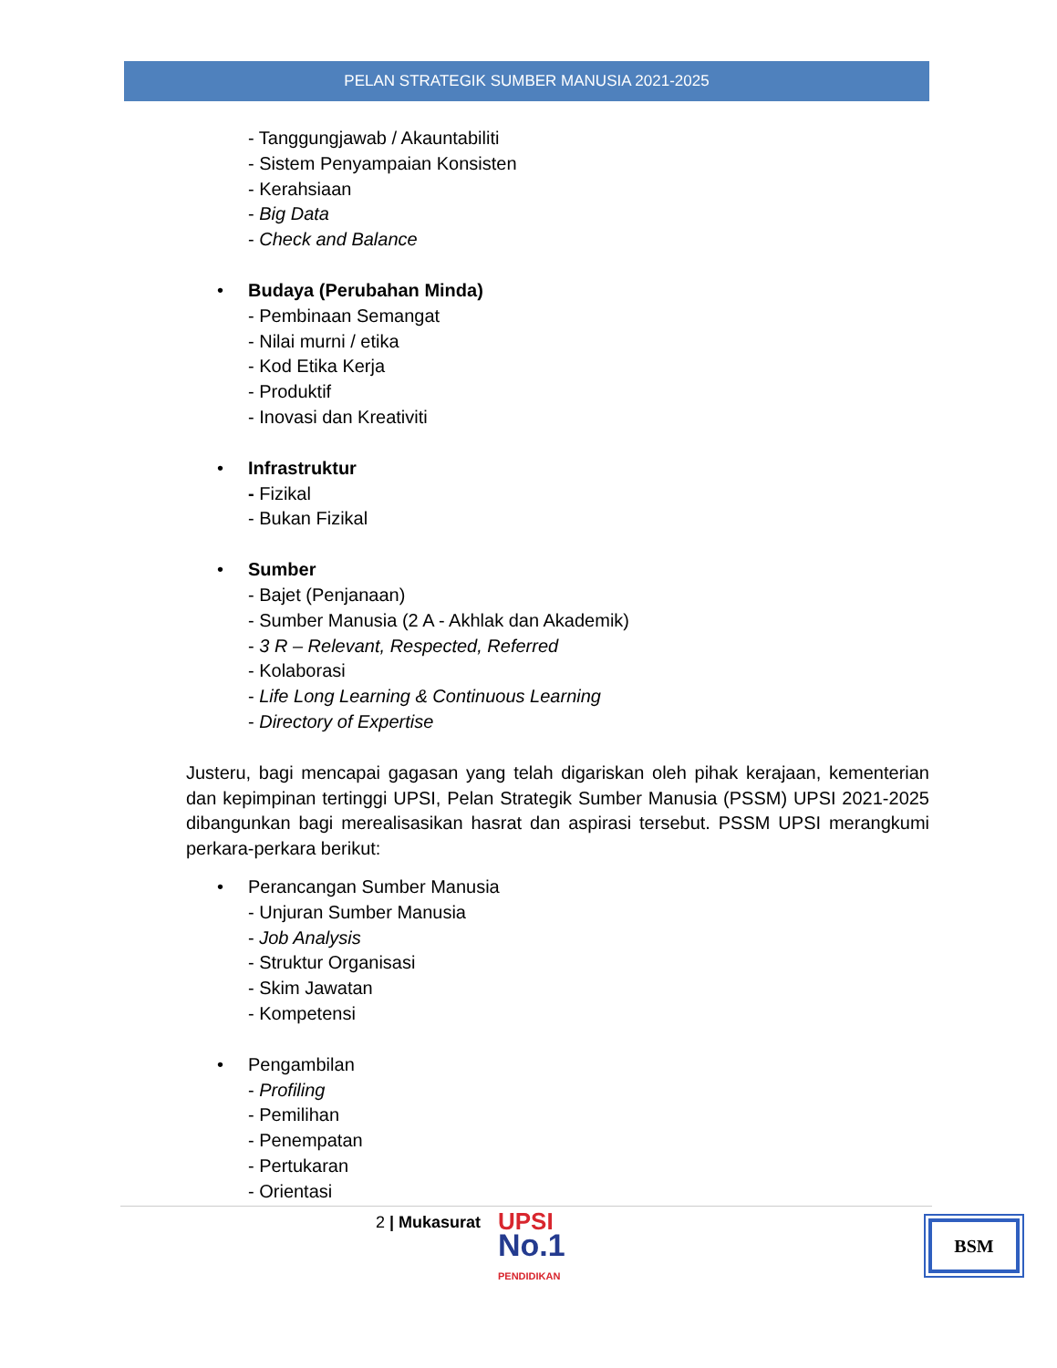PELAN STRATEGIK SUMBER MANUSIA 2021-2025
- Tanggungjawab / Akauntabiliti
- Sistem Penyampaian Konsisten
- Kerahsiaan
- Big Data
- Check and Balance
• Budaya (Perubahan Minda)
- Pembinaan Semangat
- Nilai murni / etika
- Kod Etika Kerja
- Produktif
- Inovasi dan Kreativiti
• Infrastruktur
- Fizikal
- Bukan Fizikal
• Sumber
- Bajet (Penjanaan)
- Sumber Manusia (2 A - Akhlak dan Akademik)
- 3 R – Relevant, Respected, Referred
- Kolaborasi
- Life Long Learning & Continuous Learning
- Directory of Expertise
Justeru, bagi mencapai gagasan yang telah digariskan oleh pihak kerajaan, kementerian dan kepimpinan tertinggi UPSI, Pelan Strategik Sumber Manusia (PSSM) UPSI 2021-2025 dibangunkan bagi merealisasikan hasrat dan aspirasi tersebut. PSSM UPSI merangkumi perkara-perkara berikut:
• Perancangan Sumber Manusia
- Unjuran Sumber Manusia
- Job Analysis
- Struktur Organisasi
- Skim Jawatan
- Kompetensi
• Pengambilan
- Profiling
- Pemilihan
- Penempatan
- Pertukaran
- Orientasi
2 | Mukasurat
UPSI
No.1
PENDIDIKAN
BSM